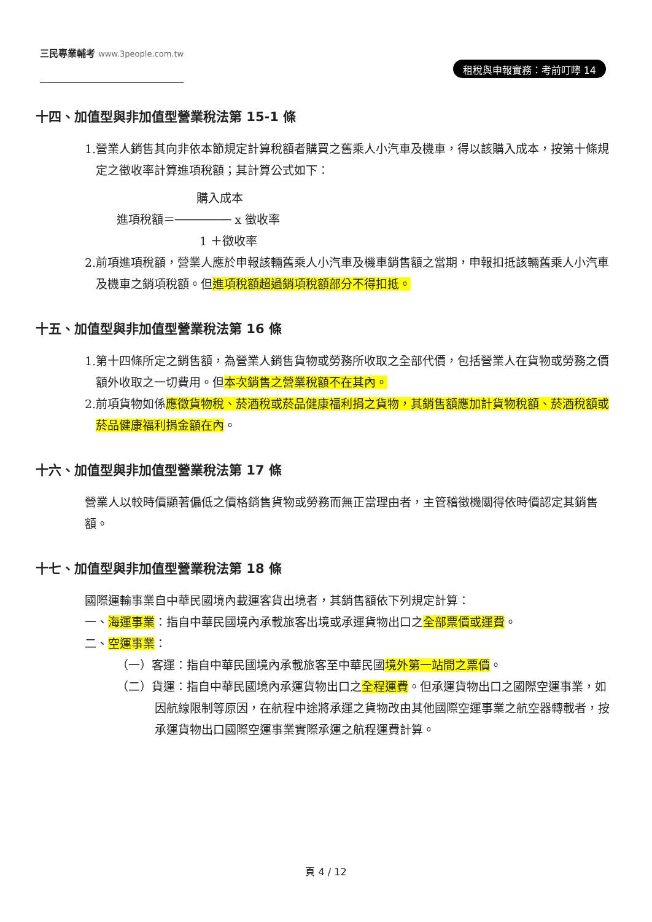三民專業輔考 www.3people.com.tw
租稅與申報實務：考前叮嚀 14
十四、加值型與非加值型營業稅法第 15-1 條
1.營業人銷售其向非依本節規定計算稅額者購買之舊乘人小汽車及機車，得以該購入成本，按第十條規定之徵收率計算進項稅額；其計算公式如下：
購入成本
進項稅額＝──────── x 徵收率
1 ＋徵收率
2.前項進項稅額，營業人應於申報該輛舊乘人小汽車及機車銷售額之當期，申報扣抵該輛舊乘人小汽車及機車之銷項稅額。但進項稅額超過銷項稅額部分不得扣抵。
十五、加值型與非加值型營業稅法第 16 條
1.第十四條所定之銷售額，為營業人銷售貨物或勞務所收取之全部代價，包括營業人在貨物或勞務之價額外收取之一切費用。但本次銷售之營業稅額不在其內。
2.前項貨物如係應徵貨物稅、菸酒稅或菸品健康福利捐之貨物，其銷售額應加計貨物稅額、菸酒稅額或菸品健康福利捐金額在內。
十六、加值型與非加值型營業稅法第 17 條
營業人以較時價顯著偏低之價格銷售貨物或勞務而無正當理由者，主管稽徵機關得依時價認定其銷售額。
十七、加值型與非加值型營業稅法第 18 條
國際運輸事業自中華民國境內載運客貨出境者，其銷售額依下列規定計算：
一、海運事業：指自中華民國境內承載旅客出境或承運貨物出口之全部票價或運費。
二、空運事業：
（一）客運：指自中華民國境內承載旅客至中華民國境外第一站間之票價。
（二）貨運：指自中華民國境內承運貨物出口之全程運費。但承運貨物出口之國際空運事業，如因航線限制等原因，在航程中途將承運之貨物改由其他國際空運事業之航空器轉載者，按承運貨物出口國際空運事業實際承運之航程運費計算。
頁 4 / 12